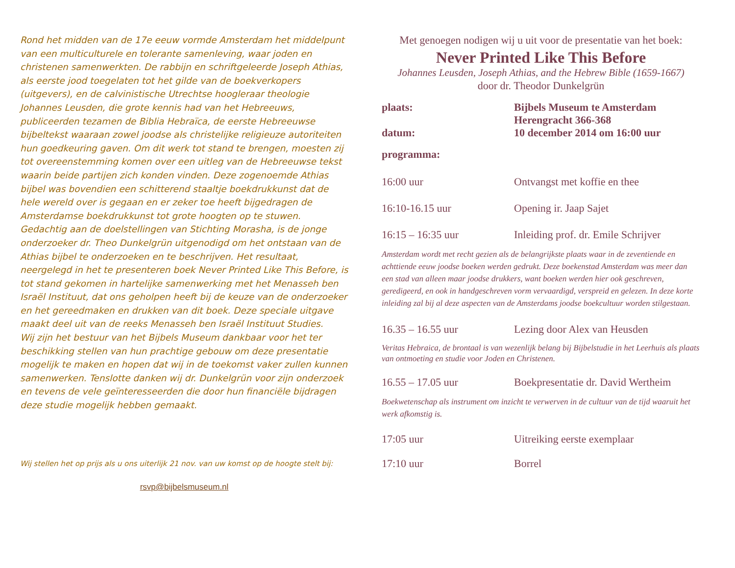Rond het midden van de 17e eeuw vormde Amsterdam het middelpunt van een multiculturele en tolerante samenleving, waar joden en christenen samenwerkten. De rabbijn en schriftgeleerde Joseph Athias, als eerste jood toegelaten tot het gilde van de boekverkopers (uitgevers), en de calvinistische Utrechtse hoogleraar theologie Johannes Leusden, die grote kennis had van het Hebreeuws, publiceerden tezamen de Biblia Hebraïca, de eerste Hebreeuwse bijbeltekst waaraan zowel joodse als christelijke religieuze autoriteiten hun goedkeuring gaven. Om dit werk tot stand te brengen, moesten zij tot overeenstemming komen over een uitleg van de Hebreeuwse tekst waarin beide partijen zich konden vinden. Deze zogenoemde Athias bijbel was bovendien een schitterend staaltje boekdrukkunst dat de hele wereld over is gegaan en er zeker toe heeft bijgedragen de Amsterdamse boekdrukkunst tot grote hoogten op te stuwen.
Gedachtig aan de doelstellingen van Stichting Morasha, is de jonge onderzoeker dr. Theo Dunkelgrün uitgenodigd om het ontstaan van de Athias bijbel te onderzoeken en te beschrijven. Het resultaat, neergelegd in het te presenteren boek Never Printed Like This Before, is tot stand gekomen in hartelijke samenwerking met het Menasseh ben Israël Instituut, dat ons geholpen heeft bij de keuze van de onderzoeker en het gereedmaken en drukken van dit boek. Deze speciale uitgave maakt deel uit van de reeks Menasseh ben Israël Instituut Studies.
Wij zijn het bestuur van het Bijbels Museum dankbaar voor het ter beschikking stellen van hun prachtige gebouw om deze presentatie mogelijk te maken en hopen dat wij in de toekomst vaker zullen kunnen samenwerken. Tenslotte danken wij dr. Dunkelgrün voor zijn onderzoek en tevens de vele geïnteresseerden die door hun financiële bijdragen deze studie mogelijk hebben gemaakt.
Wij stellen het op prijs als u ons uiterlijk 21 nov. van uw komst op de hoogte stelt bij:
rsvp@bijbelsmuseum.nl
Met genoegen nodigen wij u uit voor de presentatie van het boek:
Never Printed Like This Before
Johannes Leusden, Joseph Athias, and the Hebrew Bible (1659-1667)
door dr. Theodor Dunkelgrün
plaats: Bijbels Museum te Amsterdam
Herengracht 366-368
datum: 10 december 2014 om 16:00 uur
programma:
16:00 uur Ontvangst met koffie en thee
16:10-16.15 uur Opening ir. Jaap Sajet
16:15 – 16:35 uur Inleiding prof. dr. Emile Schrijver
Amsterdam wordt met recht gezien als de belangrijkste plaats waar in de zeventiende en achttiende eeuw joodse boeken werden gedrukt. Deze boekenstad Amsterdam was meer dan een stad van alleen maar joodse drukkers, want boeken werden hier ook geschreven, geredigeerd, en ook in handgeschreven vorm vervaardigd, verspreid en gelezen. In deze korte inleiding zal bij al deze aspecten van de Amsterdams joodse boekcultuur worden stilgestaan.
16.35 – 16.55 uur Lezing door Alex van Heusden
Veritas Hebraica, de brontaal is van wezenlijk belang bij Bijbelstudie in het Leerhuis als plaats van ontmoeting en studie voor Joden en Christenen.
16.55 – 17.05 uur Boekpresentatie dr. David Wertheim
Boekwetenschap als instrument om inzicht te verwerven in de cultuur van de tijd waaruit het werk afkomstig is.
17:05 uur Uitreiking eerste exemplaar
17:10 uur Borrel